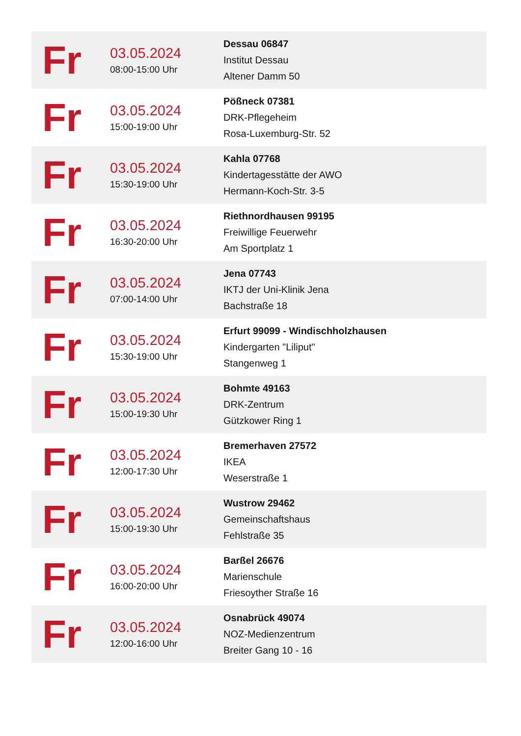| Fr | 03.05.2024 08:00-15:00 Uhr | Dessau 06847 Institut Dessau Altener Damm 50 |
| Fr | 03.05.2024 15:00-19:00 Uhr | Pößneck 07381 DRK-Pflegeheim Rosa-Luxemburg-Str. 52 |
| Fr | 03.05.2024 15:30-19:00 Uhr | Kahla 07768 Kindertagesstätte der AWO Hermann-Koch-Str. 3-5 |
| Fr | 03.05.2024 16:30-20:00 Uhr | Riethnordhausen 99195 Freiwillige Feuerwehr Am Sportplatz 1 |
| Fr | 03.05.2024 07:00-14:00 Uhr | Jena 07743 IKTJ der Uni-Klinik Jena Bachstraße 18 |
| Fr | 03.05.2024 15:30-19:00 Uhr | Erfurt 99099 - Windischholzhausen Kindergarten "Liliput" Stangenweg 1 |
| Fr | 03.05.2024 15:00-19:30 Uhr | Bohmte 49163 DRK-Zentrum Gützkower Ring 1 |
| Fr | 03.05.2024 12:00-17:30 Uhr | Bremerhaven 27572 IKEA Weserstraße 1 |
| Fr | 03.05.2024 15:00-19:30 Uhr | Wustrow 29462 Gemeinschaftshaus Fehlstraße 35 |
| Fr | 03.05.2024 16:00-20:00 Uhr | Barßel 26676 Marienschule Friesoyther Straße 16 |
| Fr | 03.05.2024 12:00-16:00 Uhr | Osnabrück 49074 NOZ-Medienzentrum Breiter Gang 10 - 16 |